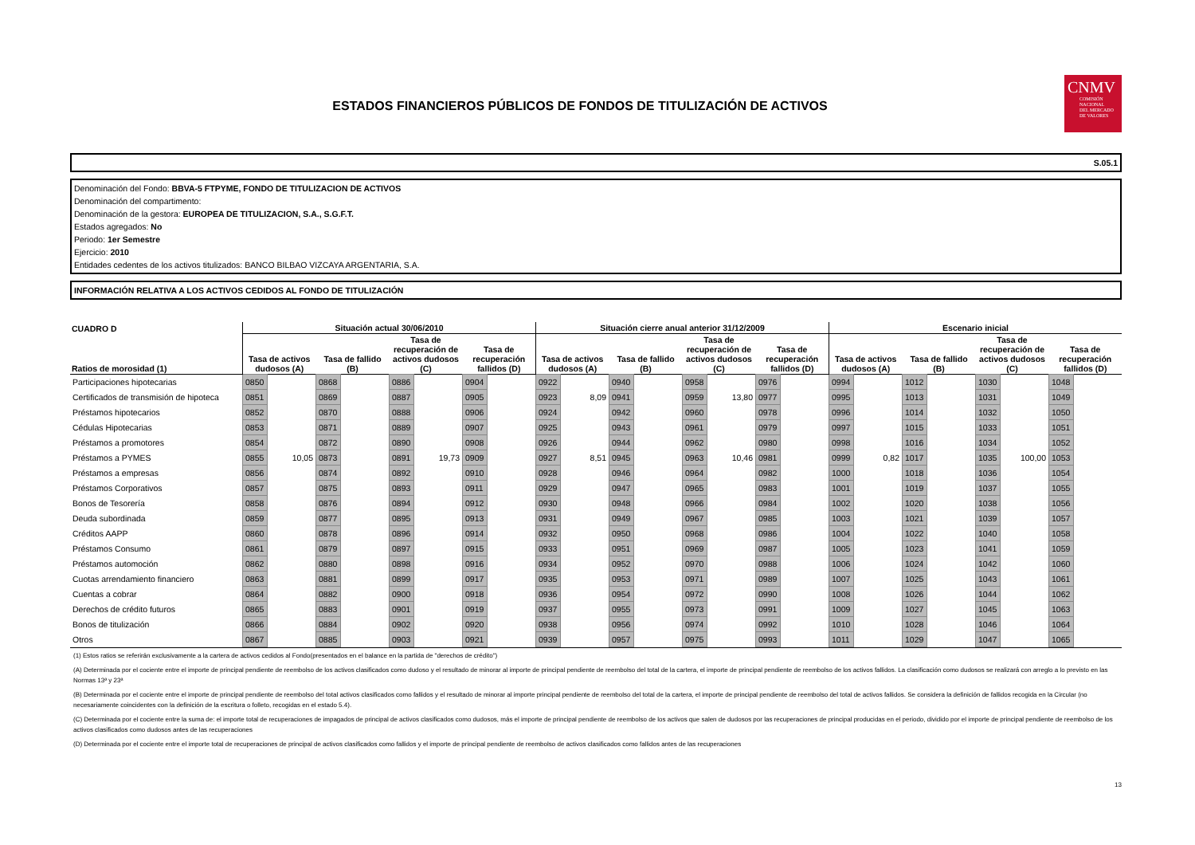CNMV
COMISIÓN
NACIONAL
DEL MERCADO
DE VALORES
ESTADOS FINANCIEROS PÚBLICOS DE FONDOS DE TITULIZACIÓN DE ACTIVOS
S.05.1
Denominación del Fondo: BBVA-5 FTPYME, FONDO DE TITULIZACION DE ACTIVOS
Denominación del compartimento:
Denominación de la gestora: EUROPEA DE TITULIZACION, S.A., S.G.F.T.
Estados agregados: No
Periodo: 1er Semestre
Ejercicio: 2010
Entidades cedentes de los activos titulizados: BANCO BILBAO VIZCAYA ARGENTARIA, S.A.
INFORMACIÓN RELATIVA A LOS ACTIVOS CEDIDOS AL FONDO DE TITULIZACIÓN
| CUADRO D | Situación actual 30/06/2010 | | | | | | | | Situación cierre anual anterior 31/12/2009 | | | | | | | | Escenario inicial | | | | | | | |
| --- | --- | --- | --- | --- | --- | --- | --- | --- | --- | --- | --- | --- | --- | --- | --- | --- | --- | --- | --- | --- | --- | --- | --- | --- |
| Ratios de morosidad (1) | Tasa de activos dudosos (A) | | Tasa de fallido (B) | | Tasa de recuperación de activos dudosos (C) | | Tasa de recuperación fallidos (D) | | Tasa de activos dudosos (A) | | Tasa de fallido (B) | | Tasa de recuperación de activos dudosos (C) | | Tasa de recuperación fallidos (D) | | Tasa de activos dudosos (A) | | Tasa de fallido (B) | | Tasa de recuperación de activos dudosos (C) | | Tasa de recuperación fallidos (D) | |
| Participaciones hipotecarias | 0850 | | 0868 | | 0886 | | 0904 | | 0922 | | 0940 | | 0958 | | 0976 | | 0994 | | 1012 | | 1030 | | 1048 | |
| Certificados de transmisión de hipoteca | 0851 | | 0869 | | 0887 | | 0905 | | 0923 | 8,09 | 0941 | | 0959 | 13,80 | 0977 | | 0995 | | 1013 | | 1031 | | 1049 | |
| Préstamos hipotecarios | 0852 | | 0870 | | 0888 | | 0906 | | 0924 | | 0942 | | 0960 | | 0978 | | 0996 | | 1014 | | 1032 | | 1050 | |
| Cédulas Hipotecarias | 0853 | | 0871 | | 0889 | | 0907 | | 0925 | | 0943 | | 0961 | | 0979 | | 0997 | | 1015 | | 1033 | | 1051 | |
| Préstamos a promotores | 0854 | | 0872 | | 0890 | | 0908 | | 0926 | | 0944 | | 0962 | | 0980 | | 0998 | | 1016 | | 1034 | | 1052 | |
| Préstamos a PYMES | 0855 | 10,05 | 0873 | | 0891 | 19,73 | 0909 | | 0927 | 8,51 | 0945 | | 0963 | 10,46 | 0981 | | 0999 | 0,82 | 1017 | | 1035 | 100,00 | 1053 | |
| Préstamos a empresas | 0856 | | 0874 | | 0892 | | 0910 | | 0928 | | 0946 | | 0964 | | 0982 | | 1000 | | 1018 | | 1036 | | 1054 | |
| Préstamos Corporativos | 0857 | | 0875 | | 0893 | | 0911 | | 0929 | | 0947 | | 0965 | | 0983 | | 1001 | | 1019 | | 1037 | | 1055 | |
| Bonos de Tesorería | 0858 | | 0876 | | 0894 | | 0912 | | 0930 | | 0948 | | 0966 | | 0984 | | 1002 | | 1020 | | 1038 | | 1056 | |
| Deuda subordinada | 0859 | | 0877 | | 0895 | | 0913 | | 0931 | | 0949 | | 0967 | | 0985 | | 1003 | | 1021 | | 1039 | | 1057 | |
| Créditos AAPP | 0860 | | 0878 | | 0896 | | 0914 | | 0932 | | 0950 | | 0968 | | 0986 | | 1004 | | 1022 | | 1040 | | 1058 | |
| Préstamos Consumo | 0861 | | 0879 | | 0897 | | 0915 | | 0933 | | 0951 | | 0969 | | 0987 | | 1005 | | 1023 | | 1041 | | 1059 | |
| Préstamos automoción | 0862 | | 0880 | | 0898 | | 0916 | | 0934 | | 0952 | | 0970 | | 0988 | | 1006 | | 1024 | | 1042 | | 1060 | |
| Cuotas arrendamiento financiero | 0863 | | 0881 | | 0899 | | 0917 | | 0935 | | 0953 | | 0971 | | 0989 | | 1007 | | 1025 | | 1043 | | 1061 | |
| Cuentas a cobrar | 0864 | | 0882 | | 0900 | | 0918 | | 0936 | | 0954 | | 0972 | | 0990 | | 1008 | | 1026 | | 1044 | | 1062 | |
| Derechos de crédito futuros | 0865 | | 0883 | | 0901 | | 0919 | | 0937 | | 0955 | | 0973 | | 0991 | | 1009 | | 1027 | | 1045 | | 1063 | |
| Bonos de titulización | 0866 | | 0884 | | 0902 | | 0920 | | 0938 | | 0956 | | 0974 | | 0992 | | 1010 | | 1028 | | 1046 | | 1064 | |
| Otros | 0867 | | 0885 | | 0903 | | 0921 | | 0939 | | 0957 | | 0975 | | 0993 | | 1011 | | 1029 | | 1047 | | 1065 | |
(1) Estos ratios se referirán exclusivamente a la cartera de activos cedidos al Fondo(presentados en el balance en la partida de "derechos de crédito")
(A) Determinada por el cociente entre el importe de principal pendiente de reembolso de los activos clasificados como dudoso y el resultado de minorar al importe de principal pendiente de reembolso del total de la cartera, el importe de principal pendiente de reembolso de los activos fallidos. La clasificación como dudosos se realizará con arreglo a lo previsto en las Normas 13ª y 23ª
(B) Determinada por el cociente entre el importe de principal pendiente de reembolso del total activos clasificados como fallidos y el resultado de minorar al importe principal pendiente de reembolso del total de la cartera, el importe de principal pendiente de reembolso del total de activos fallidos. Se considera la definición de fallidos recogida en la Circular (no necesariamente coincidentes con la definición de la escritura o folleto, recogidas en el estado 5.4).
(C) Determinada por el cociente entre la suma de: el importe total de recuperaciones de impagados de principal de activos clasificados como dudosos, más el importe de principal pendiente de reembolso de los activos que salen de dudosos por las recuperaciones de principal producidas en el periodo, dividido por el importe de principal pendiente de reembolso de los activos clasificados como dudosos antes de las recuperaciones
(D) Determinada por el cociente entre el importe total de recuperaciones de principal de activos clasificados como fallidos y el importe de principal pendiente de reembolso de activos clasificados como fallidos antes de las recuperaciones
13